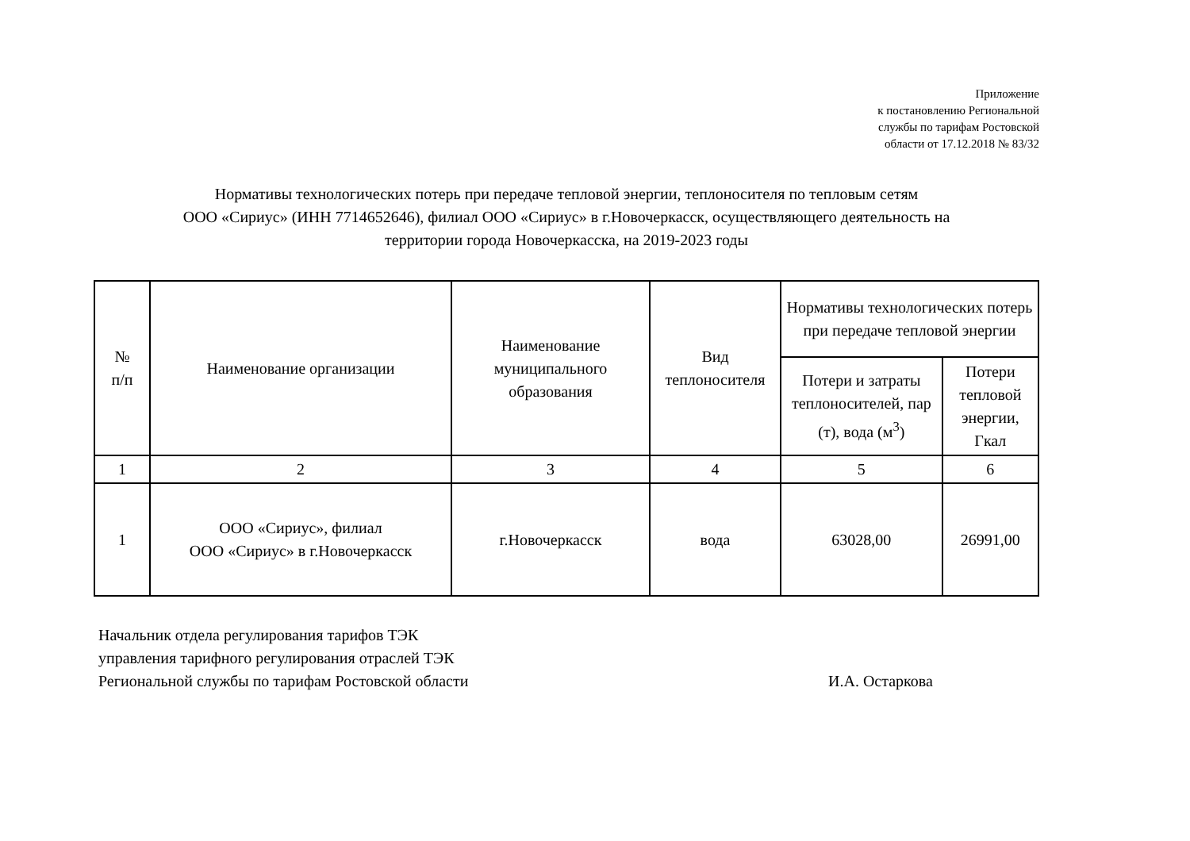Приложение
к постановлению Региональной
службы по тарифам Ростовской
области от 17.12.2018 № 83/32
Нормативы технологических потерь при передаче тепловой энергии, теплоносителя по тепловым сетям
ООО «Сириус» (ИНН 7714652646), филиал ООО «Сириус» в г.Новочеркасск, осуществляющего деятельность на
территории города Новочеркасска, на 2019-2023 годы
| № п/п | Наименование организации | Наименование муниципального образования | Вид теплоносителя | Нормативы технологических потерь при передаче тепловой энергии | |
| --- | --- | --- | --- | --- | --- |
| | | | | Потери и затраты теплоносителей, пар (т), вода (м<sup>3</sup>) | Потери тепловой энергии, Гкал |
| 1 | 2 | 3 | 4 | 5 | 6 |
| 1 | ООО «Сириус», филиал ООО «Сириус» в г.Новочеркасск | г.Новочеркасск | вода | 63028,00 | 26991,00 |
Начальник отдела регулирования тарифов ТЭК
управления тарифного регулирования отраслей ТЭК
Региональной службы по тарифам Ростовской области
И.А. Остаркова